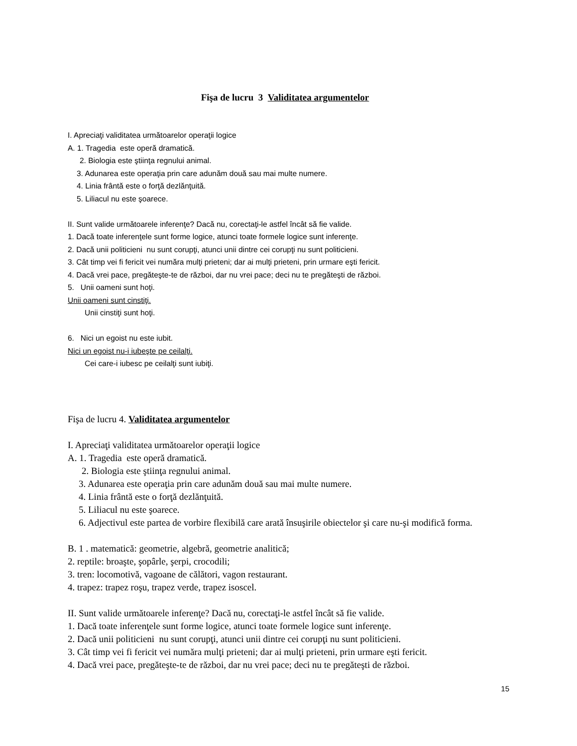Fişa de lucru 3 Validitatea argumentelor
I. Apreciaţi validitatea următoarelor operaţii logice
A. 1. Tragedia este operă dramatică.
2. Biologia este ştiinţa regnului animal.
3. Adunarea este operaţia prin care adunăm două sau mai multe numere.
4. Linia frântă este o forţă dezlănţuită.
5. Liliacul nu este şoarece.
II. Sunt valide următoarele inferenţe? Dacă nu, corectaţi-le astfel încât să fie valide.
1. Dacă toate inferenţele sunt forme logice, atunci toate formele logice sunt inferenţe.
2. Dacă unii politicieni nu sunt corupţi, atunci unii dintre cei corupţi nu sunt politicieni.
3. Cât timp vei fi fericit vei număra mulţi prieteni; dar ai mulţi prieteni, prin urmare eşti fericit.
4. Dacă vrei pace, pregăteşte-te de război, dar nu vrei pace; deci nu te pregăteşti de război.
5. Unii oameni sunt hoţi.
Unii oameni sunt cinstiţi.
Unii cinstiţi sunt hoţi.
6. Nici un egoist nu este iubit.
Nici un egoist nu-i iubeşte pe ceilalţi.
Cei care-i iubesc pe ceilalţi sunt iubiţi.
Fişa de lucru 4. Validitatea argumentelor
I. Apreciaţi validitatea următoarelor operaţii logice
A. 1. Tragedia este operă dramatică.
2. Biologia este ştiinţa regnului animal.
3. Adunarea este operaţia prin care adunăm două sau mai multe numere.
4. Linia frântă este o forţă dezlănţuită.
5. Liliacul nu este şoarece.
6. Adjectivul este partea de vorbire flexibilă care arată însuşirile obiectelor şi care nu-şi modifică forma.
B. 1 . matematică: geometrie, algebră, geometrie analitică;
2. reptile: broaşte, şopârle, şerpi, crocodili;
3. tren: locomotivă, vagoane de călători, vagon restaurant.
4. trapez: trapez roşu, trapez verde, trapez isoscel.
II. Sunt valide următoarele inferenţe? Dacă nu, corectaţi-le astfel încât să fie valide.
1. Dacă toate inferenţele sunt forme logice, atunci toate formele logice sunt inferenţe.
2. Dacă unii politicieni nu sunt corupţi, atunci unii dintre cei corupţi nu sunt politicieni.
3. Cât timp vei fi fericit vei număra mulţi prieteni; dar ai mulţi prieteni, prin urmare eşti fericit.
4. Dacă vrei pace, pregăteşte-te de război, dar nu vrei pace; deci nu te pregăteşti de război.
15